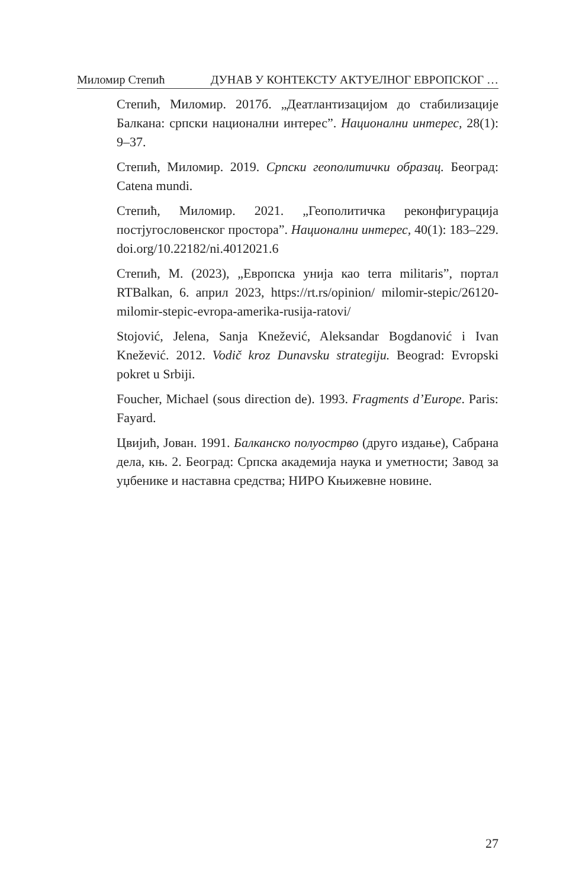Миломир Степић ДУНАВ У КОНТЕКСТУ АКТУЕЛНОГ ЕВРОПСКОГ …
Степић, Миломир. 2017б. „Деатлантизацијом до стабилизације Балкана: српски национални интерес”. Национални интерес, 28(1): 9–37.
Степић, Миломир. 2019. Српски геополитички образац. Београд: Catena mundi.
Степић, Миломир. 2021. „Геополитичка реконфигурација постјугословенског простора”. Национални интерес, 40(1): 183–229. doi.org/10.22182/ni.4012021.6
Степић, М. (2023), „Европска унија као terra militaris”, портал RTBalkan, 6. април 2023, https://rt.rs/opinion/ milomir-stepic/26120-milomir-stepic-evropa-amerika-rusija-ratovi/
Stojović, Jelena, Sanja Knežević, Aleksandar Bogdanović i Ivan Knežević. 2012. Vodič kroz Dunavsku strategiju. Beograd: Evropski pokret u Srbiji.
Foucher, Michael (sous direction de). 1993. Fragments d’Europe. Paris: Fayard.
Цвијић, Јован. 1991. Балканско полуострво (друго издање), Сабрана дела, књ. 2. Београд: Српска академија наука и уметности; Завод за уџбенике и наставна средства; НИРО Књижевне новине.
27